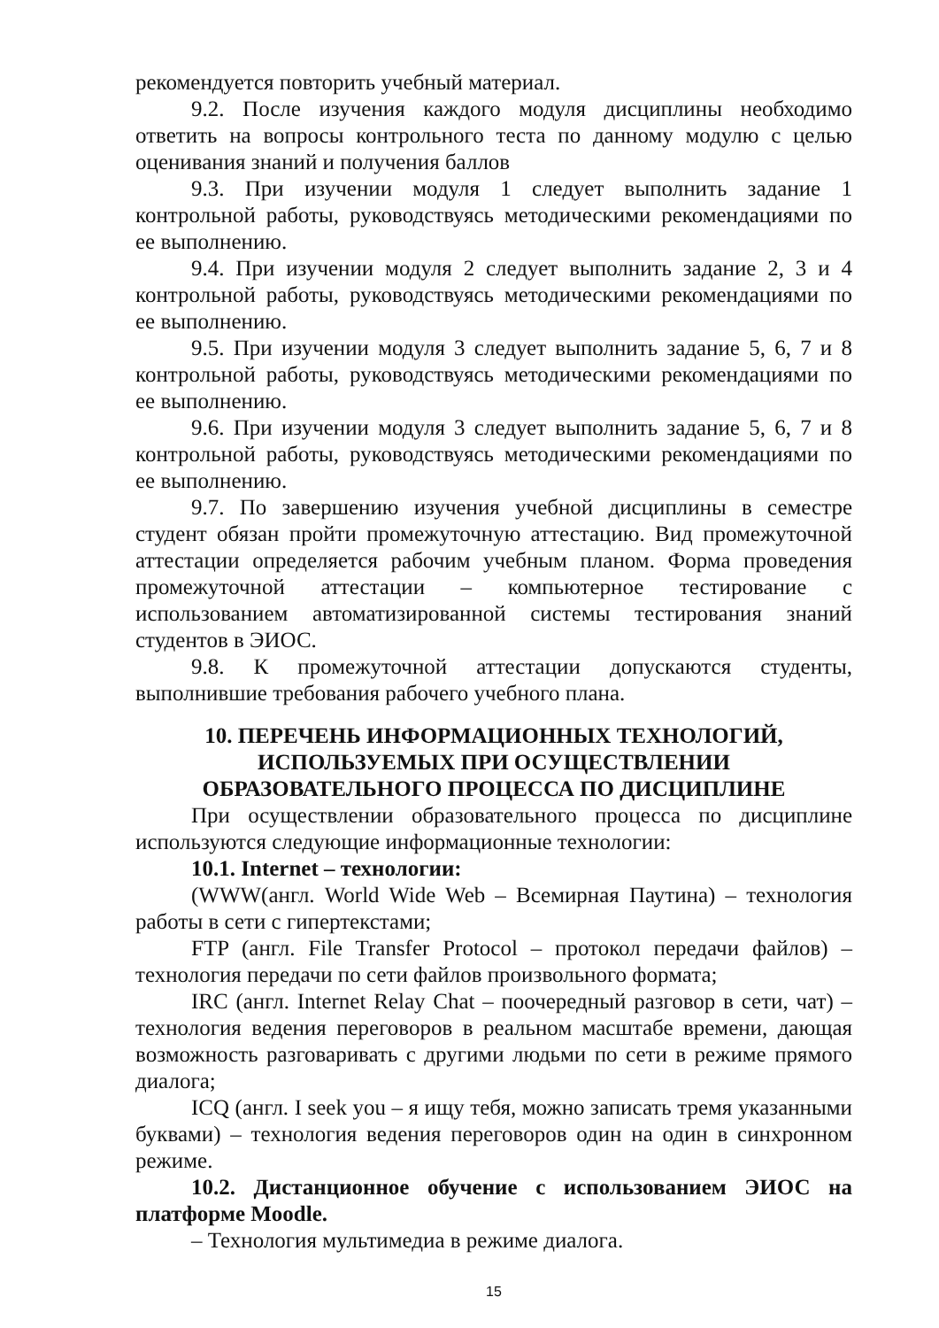рекомендуется повторить учебный материал.
9.2. После изучения каждого модуля дисциплины необходимо ответить на вопросы контрольного теста по данному модулю с целью оценивания знаний и получения баллов
9.3. При изучении модуля 1 следует выполнить задание 1 контрольной работы, руководствуясь методическими рекомендациями по ее выполнению.
9.4. При изучении модуля 2 следует выполнить задание 2, 3 и 4 контрольной работы, руководствуясь методическими рекомендациями по ее выполнению.
9.5. При изучении модуля 3 следует выполнить задание 5, 6, 7 и 8 контрольной работы, руководствуясь методическими рекомендациями по ее выполнению.
9.6. При изучении модуля 3 следует выполнить задание 5, 6, 7 и 8 контрольной работы, руководствуясь методическими рекомендациями по ее выполнению.
9.7. По завершению изучения учебной дисциплины в семестре студент обязан пройти промежуточную аттестацию. Вид промежуточной аттестации определяется рабочим учебным планом. Форма проведения промежуточной аттестации – компьютерное тестирование с использованием автоматизированной системы тестирования знаний студентов в ЭИОС.
9.8. К промежуточной аттестации допускаются студенты, выполнившие требования рабочего учебного плана.
10. ПЕРЕЧЕНЬ ИНФОРМАЦИОННЫХ ТЕХНОЛОГИЙ, ИСПОЛЬЗУЕМЫХ ПРИ ОСУЩЕСТВЛЕНИИ ОБРАЗОВАТЕЛЬНОГО ПРОЦЕССА ПО ДИСЦИПЛИНЕ
При осуществлении образовательного процесса по дисциплине используются следующие информационные технологии:
10.1. Internet – технологии:
(WWW(англ. World Wide Web – Всемирная Паутина) – технология работы в сети с гипертекстами;
FTP (англ. File Transfer Protocol – протокол передачи файлов) – технология передачи по сети файлов произвольного формата;
IRC (англ. Internet Relay Chat – поочередный разговор в сети, чат) – технология ведения переговоров в реальном масштабе времени, дающая возможность разговаривать с другими людьми по сети в режиме прямого диалога;
ICQ (англ. I seek you – я ищу тебя, можно записать тремя указанными буквами) – технология ведения переговоров один на один в синхронном режиме.
10.2. Дистанционное обучение с использованием ЭИОС на платформе Moodle.
– Технология мультимедиа в режиме диалога.
15